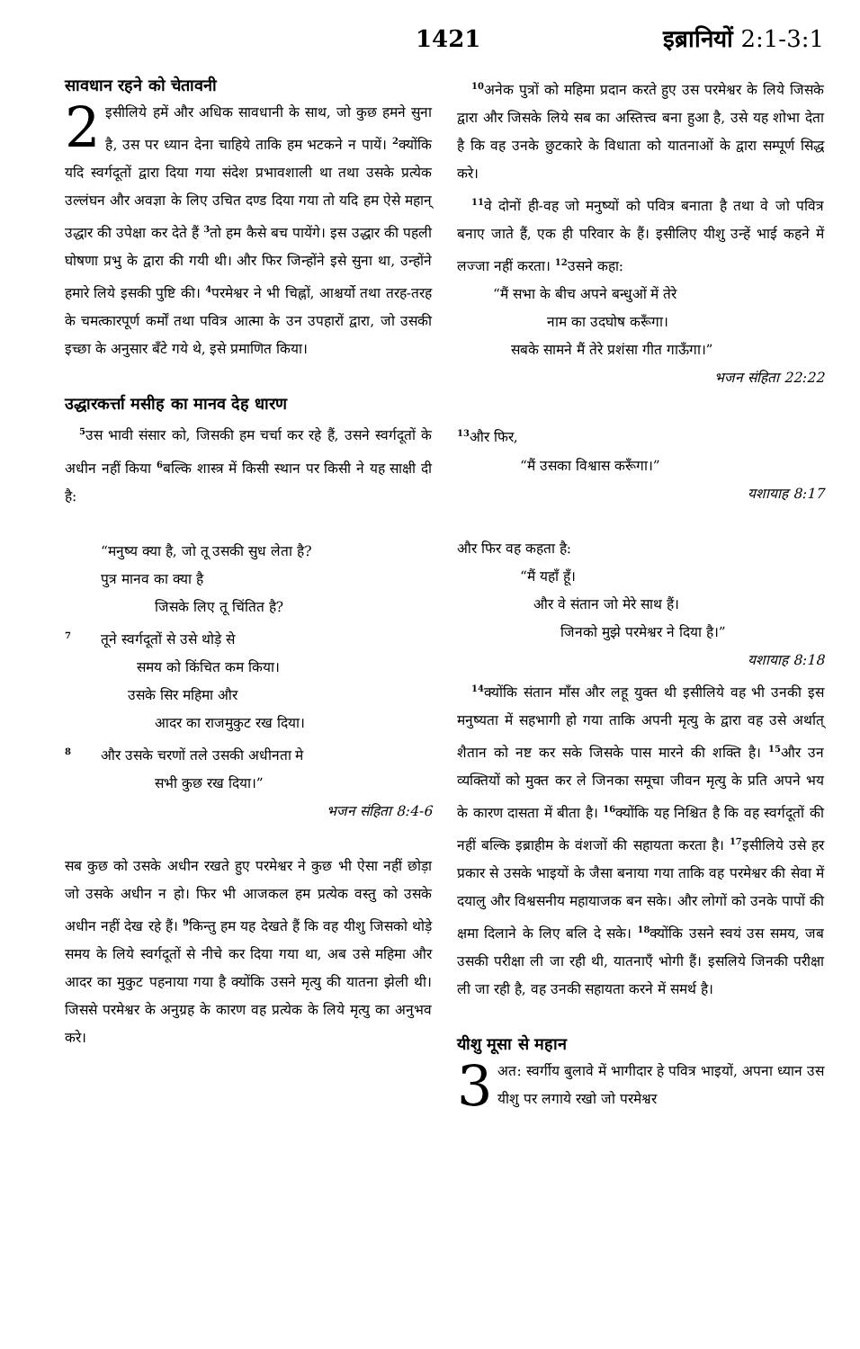1421 इब्रानियों 2:1-3:1
सावधान रहने को चेतावनी
2 इसीलिये हमें और अधिक सावधानी के साथ, जो कुछ हमने सुना है, उस पर ध्यान देना चाहिये ताकि हम भटकने न पायें। <sup>2</sup>क्योंकि यदि स्वर्गदूतों द्वारा दिया गया संदेश प्रभावशाली था तथा उसके प्रत्येक उल्लंघन और अवज्ञा के लिए उचित दण्ड दिया गया तो यदि हम ऐसे महान् उद्धार की उपेक्षा कर देते हैं <sup>3</sup>तो हम कैसे बच पायेंगे। इस उद्धार की पहली घोषणा प्रभु के द्वारा की गयी थी। और फिर जिन्होंने इसे सुना था, उन्होंने हमारे लिये इसकी पुष्टि की। <sup>4</sup>परमेश्वर ने भी चिह्नों, आश्चर्यो तथा तरह-तरह के चमत्कारपूर्ण कर्मों तथा पवित्र आत्मा के उन उपहारों द्वारा, जो उसकी इच्छा के अनुसार बँटे गये थे, इसे प्रमाणित किया।
उद्धारकर्त्ता मसीह का मानव देह धारण
<sup>5</sup> उस भावी संसार को, जिसकी हम चर्चा कर रहे हैं, उसने स्वर्गदूतों के अधीन नहीं किया <sup>6</sup>बल्कि शास्त्र में किसी स्थान पर किसी ने यह साक्षी दी है:
“मनुष्य क्या है, जो तू उसकी सुध लेता है?
पुत्र मानव का क्या है
जिसके लिए तू चिंतित है?
<sup>7</sup> तूने स्वर्गदूतों से उसे थोड़े से
समय को किंचित कम किया।
उसके सिर महिमा और
आदर का राजमुकुट रख दिया।
<sup>8</sup> और उसके चरणों तले उसकी अधीनता मे
सभी कुछ रख दिया।”
भजन संहिता 8:4-6
सब कुछ को उसके अधीन रखते हुए परमेश्वर ने कुछ भी ऐसा नहीं छोड़ा जो उसके अधीन न हो। फिर भी आजकल हम प्रत्येक वस्तु को उसके अधीन नहीं देख रहे हैं। <sup>9</sup>किन्तु हम यह देखते हैं कि वह यीशु जिसको थोड़े समय के लिये स्वर्गदूतों से नीचे कर दिया गया था, अब उसे महिमा और आदर का मुकुट पहनाया गया है क्योंकि उसने मृत्यु की यातना झेली थी। जिससे परमेश्वर के अनुग्रह के कारण वह प्रत्येक के लिये मृत्यु का अनुभव करे।
<sup>10</sup> अनेक पुत्रों को महिमा प्रदान करते हुए उस परमेश्वर के लिये जिसके द्वारा और जिसके लिये सब का अस्तित्त्व बना हुआ है, उसे यह शोभा देता है कि वह उनके छुटकारे के विधाता को यातनाओं के द्वारा सम्पूर्ण सिद्ध करे।
<sup>11</sup> वे दोनों ही-वह जो मनुष्यों को पवित्र बनाता है तथा वे जो पवित्र बनाए जाते हैं, एक ही परिवार के हैं। इसीलिए यीशु उन्हें भाई कहने में लज्जा नहीं करता। <sup>12</sup>उसने कहा:
“मैं सभा के बीच अपने बन्धुओं में तेरे
नाम का उदघोष करूँगा।
सबके सामने मैं तेरे प्रशंसा गीत गाऊँगा।”
भजन संहिता 22:22
<sup>13</sup> और फिर,
“मैं उसका विश्वास करूँगा।”
यशायाह 8:17
और फिर वह कहता है:
“मैं यहाँ हूँ।
और वे संतान जो मेरे साथ हैं।
जिनको मुझे परमेश्वर ने दिया है।”
यशायाह 8:18
<sup>14</sup> क्योंकि संतान माँस और लहू युक्त थी इसीलिये वह भी उनकी इस मनुष्यता में सहभागी हो गया ताकि अपनी मृत्यु के द्वारा वह उसे अर्थात् शैतान को नष्ट कर सके जिसके पास मारने की शक्ति है। <sup>15</sup>और उन व्यक्तियों को मुक्त कर ले जिनका समूचा जीवन मृत्यु के प्रति अपने भय के कारण दासता में बीता है। <sup>16</sup>क्योंकि यह निश्चित है कि वह स्वर्गदूतों की नहीं बल्कि इब्राहीम के वंशजों की सहायता करता है। <sup>17</sup>इसीलिये उसे हर प्रकार से उसके भाइयों के जैसा बनाया गया ताकि वह परमेश्वर की सेवा में दयालु और विश्वसनीय महायाजक बन सके। और लोगों को उनके पापों की क्षमा दिलाने के लिए बलि दे सके। <sup>18</sup>क्योंकि उसने स्वयं उस समय, जब उसकी परीक्षा ली जा रही थी, यातनाएँ भोगी हैं। इसलिये जिनकी परीक्षा ली जा रही है, वह उनकी सहायता करने में समर्थ है।
यीशु मूसा से महान
3 अत: स्वर्गीय बुलावे में भागीदार हे पवित्र भाइयों, अपना ध्यान उस यीशु पर लगाये रखो जो परमेश्वर